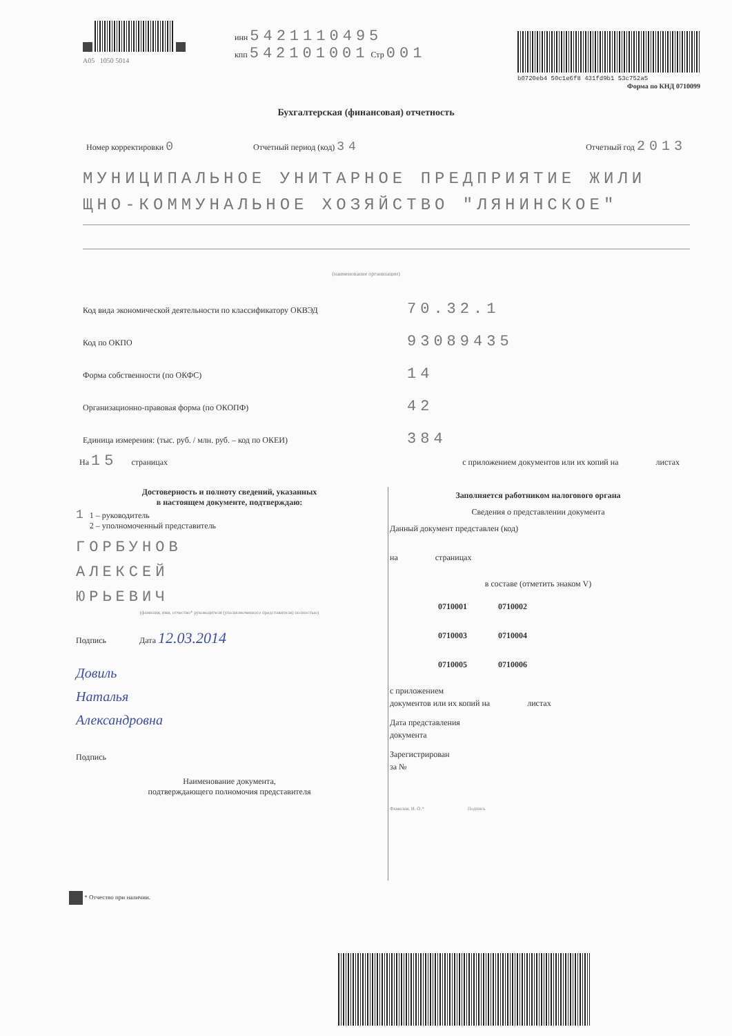A05 1050 5014
инн 5421110495
кпп 542101001 Стр 001
b0720eb4 50c1e6f8 431fd9b1 53c752a5
Форма по КНД 0710099
Бухгалтерская (финансовая) отчетность
Номер корректировки 0 Отчетный период (код) 34 Отчетный год 2013
МУНИЦИПАЛЬНОЕ УНИТАРНОЕ ПРЕДПРИЯТИЕ ЖИЛИ ЩНО-КОММУНАЛЬНОЕ ХОЗЯЙСТВО "ЛЯНИНСКОЕ"
(наименование организации)
Код вида экономической деятельности по классификатору ОКВЭД 70.32.1
Код по ОКПО 93089435
Форма собственности (по ОКФС) 14
Организационно-правовая форма (по ОКОПФ) 42
Единица измерения: (тыс. руб. / млн. руб. – код по ОКЕИ) 384
На 15 страницах с приложением документов или их копий на листах
Достоверность и полноту сведений, указанных
в настоящем документе, подтверждаю:
1 1 – руководитель
2 – уполномоченный представитель
ГОРБУНОВ
АЛЕКСЕЙ
ЮРЬЕВИЧ
(фамилия, имя, отчество* руководителя (уполномоченного представителя) полностью)
Подпись Дата 12.03.2014
Довиль
Наталья
Александровна
Подпись
Наименование документа,
подтверждающего полномочия представителя
Заполняется работником налогового органа
Сведения о представлении документа
Данный документ представлен (код)
на страницах
в составе (отметить знаком V)
0710001 0710002
0710003 0710004
0710005 0710006
с приложением
документов или их копий на листах
Дата представления
документа
Зарегистрирован
за №
Фамилия, И. О.* Подпись
* Отчество при наличии.